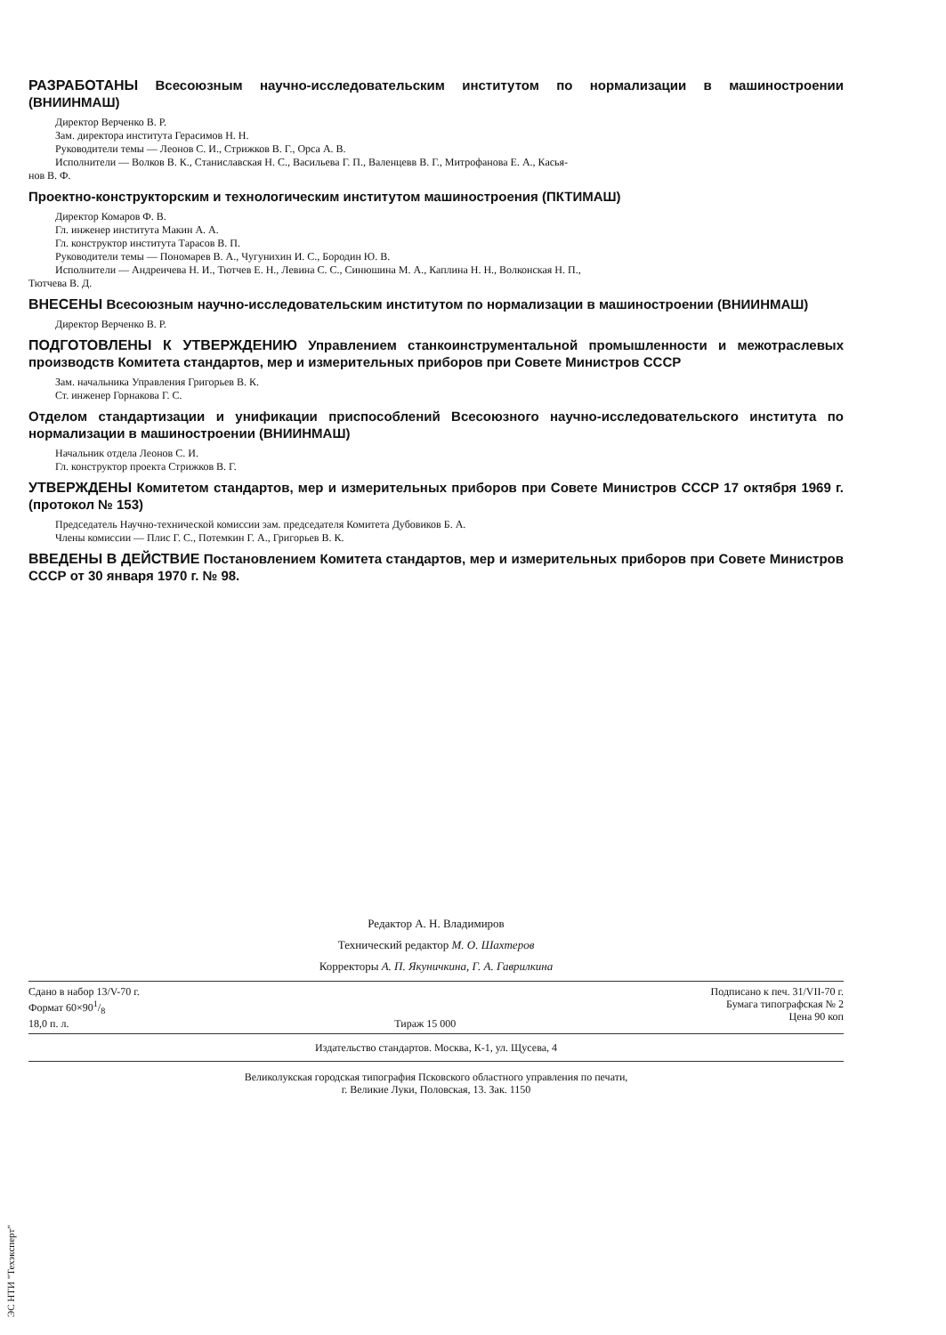РАЗРАБОТАНЫ Всесоюзным научно-исследовательским институтом по нормализации в машиностроении (ВНИИНМАШ)
Директор Верченко В. Р.
Зам. директора института Герасимов Н. Н.
Руководители темы — Леонов С. И., Стрижков В. Г., Орса А. В.
Исполнители — Волков В. К., Станиславская Н. С., Васильева Г. П., Валенцевв В. Г., Митрофанова Е. А., Касья-
нов В. Ф.
Проектно-конструкторским и технологическим институтом машиностроения (ПКТИМАШ)
Директор Комаров Ф. В.
Гл. инженер института Макин А. А.
Гл. конструктор института Тарасов В. П.
Руководители темы — Пономарев В. А., Чугунихин И. С., Бородин Ю. В.
Исполнители — Андреичева Н. И., Тютчев Е. Н., Левина С. С., Синюшина М. А., Каплина Н. Н., Волконская Н. П.,
Тютчева В. Д.
ВНЕСЕНЫ Всесоюзным научно-исследовательским институтом по нормализации в машиностроении (ВНИИНМАШ)
Директор Верченко В. Р.
ПОДГОТОВЛЕНЫ К УТВЕРЖДЕНИЮ Управлением станкоинструментальной промышленности и межотраслевых производств Комитета стандартов, мер и измерительных приборов при Совете Министров СССР
Зам. начальника Управления Григорьев В. К.
Ст. инженер Горнакова Г. С.
Отделом стандартизации и унификации приспособлений Всесоюзного научно-исследовательского института по нормализации в машиностроении (ВНИИНМАШ)
Начальник отдела Леонов С. И.
Гл. конструктор проекта Стрижков В. Г.
УТВЕРЖДЕНЫ Комитетом стандартов, мер и измерительных приборов при Совете Министров СССР 17 октября 1969 г. (протокол № 153)
Председатель Научно-технической комиссии зам. председателя Комитета Дубовиков Б. А.
Члены комиссии — Плис Г. С., Потемкин Г. А., Григорьев В. К.
ВВЕДЕНЫ В ДЕЙСТВИЕ Постановлением Комитета стандартов, мер и измерительных приборов при Совете Министров СССР от 30 января 1970 г. № 98.
Редактор А. Н. Владимиров
Технический редактор М. О. Шахтеров
Корректоры А. П. Якуничкина, Г. А. Гаврилкина
Сдано в набор 13/V-70 г.
Формат 60×901/8
18,0 п. л. Тираж 15 000 Подписано к печ. 31/VII-70 г.
Бумага типографская № 2
Цена 90 коп
Издательство стандартов. Москва, К-1, ул. Щусева, 4
Великолукская городская типография Псковского областного управления по печати,
г. Великие Луки, Половская, 13. Зак. 1150
ЭС НТИ "Техэксперт"